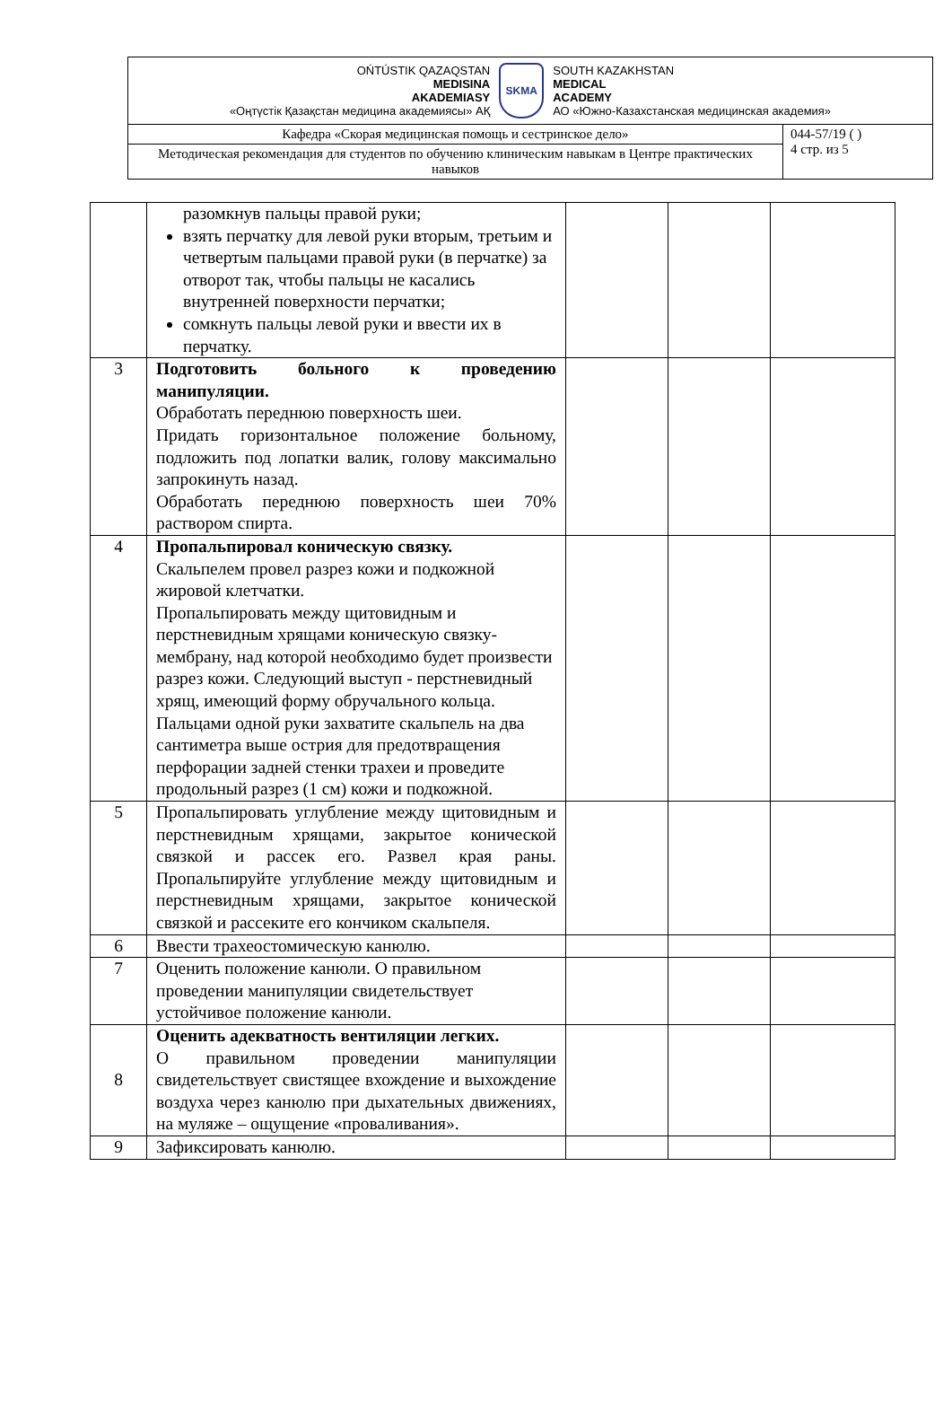| OŃTÚSTIK QAZAQSTAN MEDISINA AKADEMIASY «Оңтүстік Қазақстан медицина академиясы» АҚ SKMA SOUTH KAZAKHSTAN MEDICAL ACADEMY АО «Южно-Казахстанская медицинская академия» | |
| Кафедра «Скорая медицинская помощь и сестринское дело» | 044-57/19 ( ) 4 стр. из 5 |
| Методическая рекомендация для студентов по обучению клиническим навыкам в Центре практических навыков | |
| | разомкнув пальцы правой руки; взять перчатку для левой руки вторым, третьим и четвертым пальцами правой руки (в перчатке) за отворот так, чтобы пальцы не касались внутренней поверхности перчатки; сомкнуть пальцы левой руки и ввести их в перчатку. | | | |
| 3 | Подготовить больного к проведению манипуляции. Обработать переднюю поверхность шеи. Придать горизонтальное положение больному, подложить под лопатки валик, голову максимально запрокинуть назад. Обработать переднюю поверхность шеи 70% раствором спирта. | | | |
| 4 | Пропальпировал коническую связку. Скальпелем провел разрез кожи и подкожной жировой клетчатки. Пропальпировать между щитовидным и перстневидным хрящами коническую связку-мембрану, над которой необходимо будет произвести разрез кожи. Следующий выступ - перстневидный хрящ, имеющий форму обручального кольца. Пальцами одной руки захватите скальпель на два сантиметра выше острия для предотвращения перфорации задней стенки трахеи и проведите продольный разрез (1 см) кожи и подкожной. | | | |
| 5 | Пропальпировать углубление между щитовидным и перстневидным хрящами, закрытое конической связкой и рассек его. Развел края раны. Пропальпируйте углубление между щитовидным и перстневидным хрящами, закрытое конической связкой и рассеките его кончиком скальпеля. | | | |
| 6 | Ввести трахеостомическую канюлю. | | | |
| 7 | Оценить положение канюли. О правильном проведении манипуляции свидетельствует устойчивое положение канюли. | | | |
| 8 | Оценить адекватность вентиляции легких. О правильном проведении манипуляции свидетельствует свистящее вхождение и выхождение воздуха через канюлю при дыхательных движениях, на муляже – ощущение «проваливания». | | | |
| 9 | Зафиксировать канюлю. | | | |